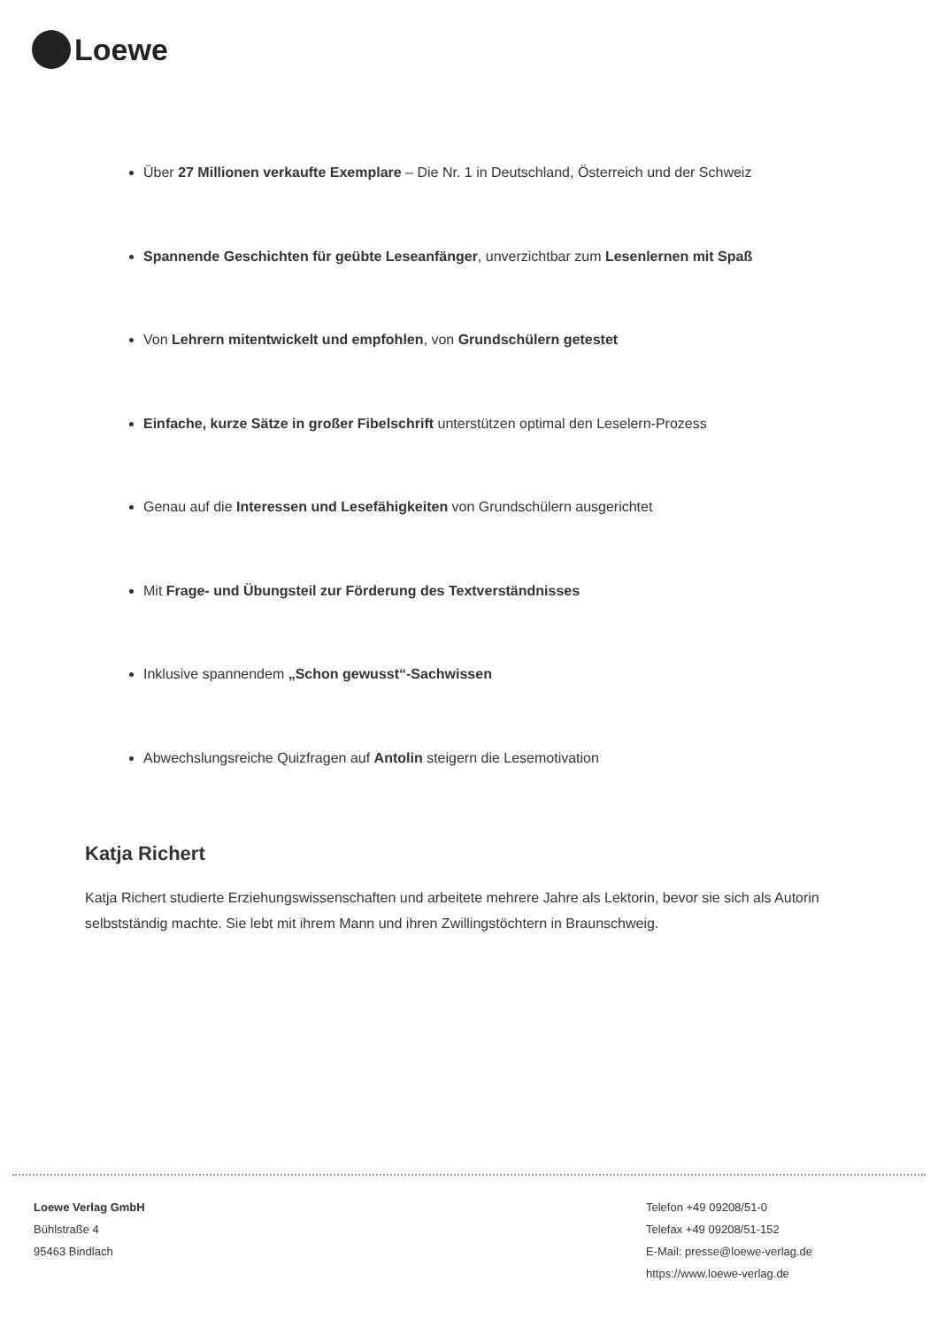Loewe
Über 27 Millionen verkaufte Exemplare – Die Nr. 1 in Deutschland, Österreich und der Schweiz
Spannende Geschichten für geübte Leseanfänger, unverzichtbar zum Lesenlernen mit Spaß
Von Lehrern mitentwickelt und empfohlen, von Grundschülern getestet
Einfache, kurze Sätze in großer Fibelschrift unterstützen optimal den Leselern-Prozess
Genau auf die Interessen und Lesefähigkeiten von Grundschülern ausgerichtet
Mit Frage- und Übungsteil zur Förderung des Textverständnisses
Inklusive spannendem „Schon gewusst“-Sachwissen
Abwechslungsreiche Quizfragen auf Antolin steigern die Lesemotivation
Katja Richert
Katja Richert studierte Erziehungswissenschaften und arbeitete mehrere Jahre als Lektorin, bevor sie sich als Autorin selbstständig machte. Sie lebt mit ihrem Mann und ihren Zwillingstöchtern in Braunschweig.
Loewe Verlag GmbH
Bühlstraße 4
95463 Bindlach
Telefon +49 09208/51-0
Telefax +49 09208/51-152
E-Mail: presse@loewe-verlag.de
https://www.loewe-verlag.de